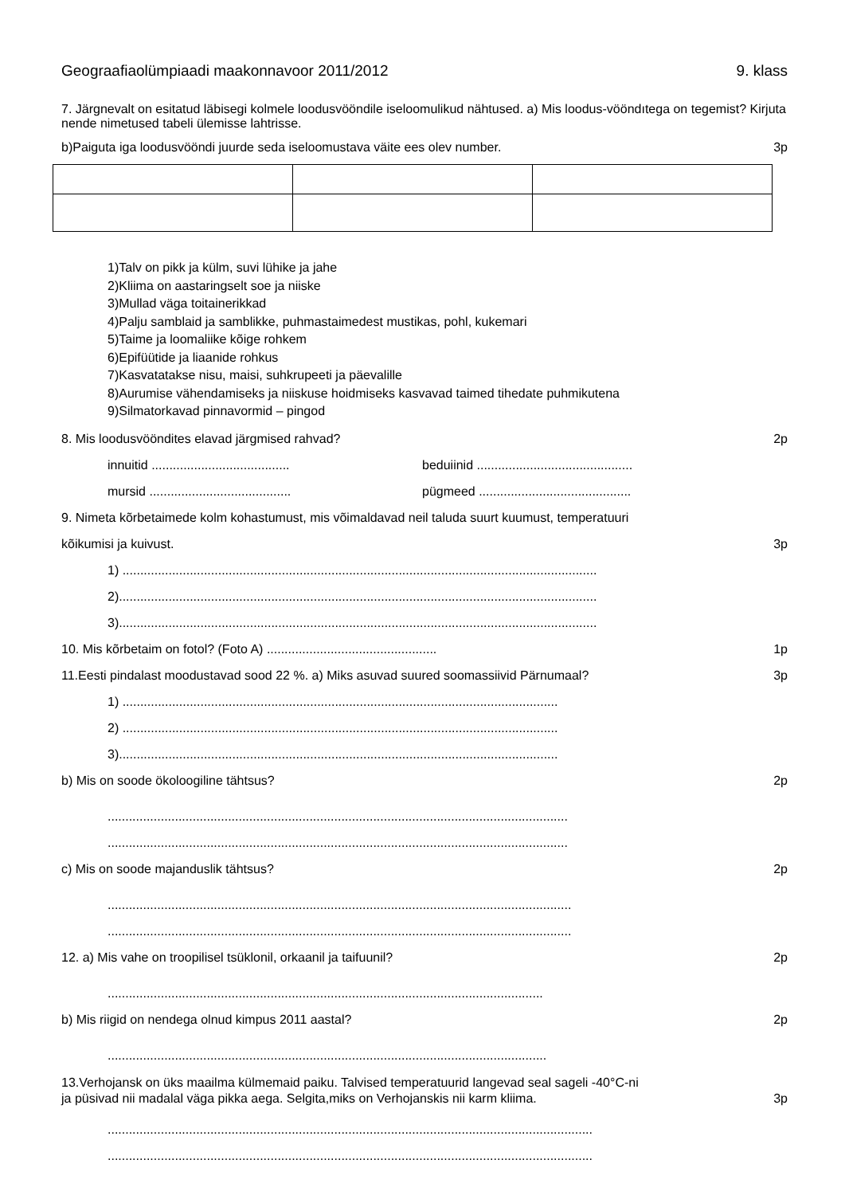Geograafiaolümpiaadi maakonnavoor 2011/2012 9. klass
7. Järgnevalt on esitatud läbisegi kolmele loodusvööndile iseloomulikud nähtused. a) Mis loodus-vööndıtega on tegemist? Kirjuta nende nimetused tabeli ülemisse lahtrisse.
b)Paiguta iga loodusvööndi juurde seda iseloomustava väite ees olev number. 3p
1)Talv on pikk ja külm, suvi lühike ja jahe
2)Kliima on aastaringselt soe ja niiske
3)Mullad väga toitainerikkad
4)Palju samblaid ja samblikke, puhmastaimedest mustikas, pohl, kukemari
5)Taime ja loomaliike kõige rohkem
6)Epifüütide ja liaanide rohkus
7)Kasvatatakse nisu, maisi, suhkrupeeti ja päevalille
8)Aurumise vähendamiseks ja niiskuse hoidmiseks kasvavad taimed tihedate puhmikutena
9)Silmatorkavad pinnavormid – pingod
8. Mis loodusvööndites elavad järgmised rahvad? 2p
innuitid ....................................... beduiinid ............................................
mursid ........................................ pügmeed ...........................................
9. Nimeta kõrbetaimede kolm kohastumust, mis võimaldavad neil taluda suurt kuumust, temperatuuri
kõikumisi ja kuivust. 3p
1) ......................................................................................................................................
2).......................................................................................................................................
3).......................................................................................................................................
10. Mis kõrbetaim on fotol? (Foto A) ................................................ 1p
11.Eesti pindalast moodustavad sood 22 %. a) Miks asuvad suured soomassiivid Pärnumaal? 3p
1) ...........................................................................................................................
2) ...........................................................................................................................
3)............................................................................................................................
b) Mis on soode ökoloogiline tähtsus? 2p
..................................................................................................................................
..................................................................................................................................
c) Mis on soode majanduslik tähtsus? 2p
...................................................................................................................................
...................................................................................................................................
12. a) Mis vahe on troopilisel tsüklonil, orkaanil ja taifuunil? 2p
...........................................................................................................................
b) Mis riigid on nendega olnud kimpus 2011 aastal? 2p
............................................................................................................................
13.Verhojansk on üks maailma külmemaid paiku. Talvised temperatuurid langevad seal sageli -40°C-ni
ja püsivad nii madalal väga pikka aega. Selgita,miks on Verhojanskis nii karm kliima. 3p
.........................................................................................................................................
.........................................................................................................................................